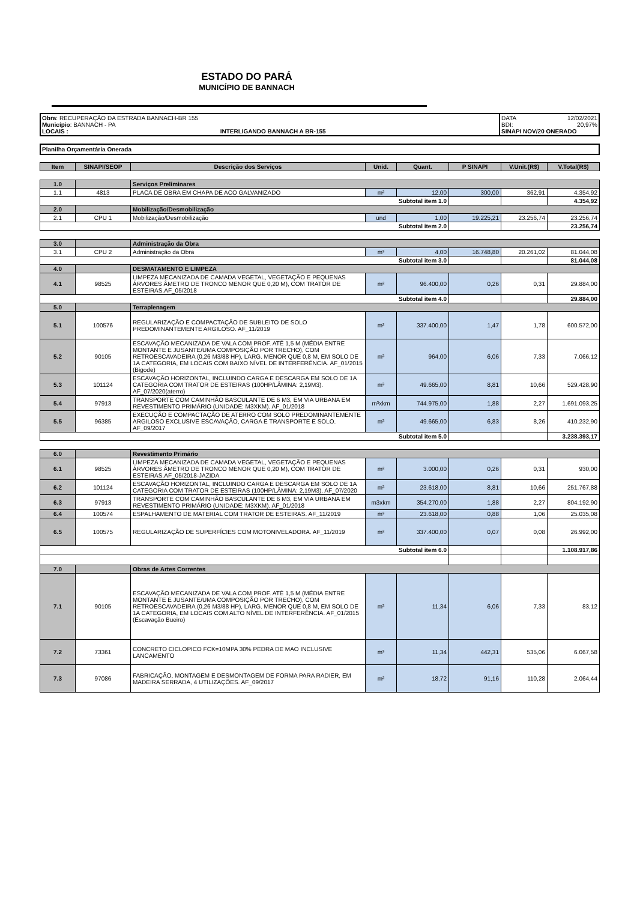ESTADO DO PARÁ
MUNICÍPIO DE BANNACH
Obra: RECUPERAÇÃO DA ESTRADA BANNACH-BR 155
Município: BANNACH - PA
LOCAIS : INTERLIGANDO BANNACH A BR-155
DATA 12/02/2021
BDI: 20,97%
SINAPI NOV/20 ONERADO
Planilha Orçamentária Onerada
| Item | SINAPI/SEOP | Descrição dos Serviços | Unid. | Quant. | P SINAPI | V.Unit.(R$) | V.Total(R$) |
| --- | --- | --- | --- | --- | --- | --- | --- |
| 1.0 | | Serviços Preliminares | | | | | |
| 1.1 | 4813 | PLACA DE OBRA EM CHAPA DE ACO GALVANIZADO | m² | 12,00 | 300,00 | 362,91 | 4.354,92 |
| Subtotal item 1.0 | | | | | | | 4.354,92 |
| 2.0 | | Mobilização/Desmobilização | | | | | |
| 2.1 | CPU 1 | Mobilização/Desmobilização | und | 1,00 | 19.225,21 | 23.256,74 | 23.256,74 |
| Subtotal item 2.0 | | | | | | | 23.256,74 |
| 3.0 | | Administração da Obra | | | | | |
| 3.1 | CPU 2 | Administração da Obra | m³ | 4,00 | 16.748,80 | 20.261,02 | 81.044,08 |
| Subtotal item 3.0 | | | | | | | 81.044,08 |
| 4.0 | | DESMATAMENTO E LIMPEZA | | | | | |
| 4.1 | 98525 | LIMPEZA MECANIZADA DE CAMADA VEGETAL, VEGETAÇÃO E PEQUENAS ÁRVORES ÂMETRO DE TRONCO MENOR QUE 0,20 M), COM TRATOR DE ESTEIRAS.AF_05/2018 | m² | 96.400,00 | 0,26 | 0,31 | 29.884,00 |
| Subtotal item 4.0 | | | | | | | 29.884,00 |
| 5.0 | | Terraplenagem | | | | | |
| 5.1 | 100576 | REGULARIZAÇÃO E COMPACTAÇÃO DE SUBLEITO DE SOLO PREDOMINANTEMENTE ARGILOSO. AF_11/2019 | m² | 337.400,00 | 1,47 | 1,78 | 600.572,00 |
| 5.2 | 90105 | ESCAVAÇÃO MECANIZADA DE VALA COM PROF. ATÉ 1,5 M (MÉDIA ENTRE MONTANTE E JUSANTE/UMA COMPOSIÇÃO POR TRECHO), COM RETROESCAVADEIRA (0,26 M3/88 HP), LARG. MENOR QUE 0,8 M, EM SOLO DE 1A CATEGORIA, EM LOCAIS COM BAIXO NÍVEL DE INTERFERÊNCIA. AF_01/2015 (Bigode) | m³ | 964,00 | 6,06 | 7,33 | 7.066,12 |
| 5.3 | 101124 | ESCAVAÇÃO HORIZONTAL, INCLUINDO CARGA E DESCARGA EM SOLO DE 1A CATEGORIA COM TRATOR DE ESTEIRAS (100HP/LÂMINA: 2,19M3). AF_07/2020(aterro) | m³ | 49.665,00 | 8,81 | 10,66 | 529.428,90 |
| 5.4 | 97913 | TRANSPORTE COM CAMINHÃO BASCULANTE DE 6 M3, EM VIA URBANA EM REVESTIMENTO PRIMÁRIO (UNIDADE: M3XKM). AF_01/2018 | m³xkm | 744.975,00 | 1,88 | 2,27 | 1.691.093,25 |
| 5.5 | 96385 | EXECUÇÃO E COMPACTAÇÃO DE ATERRO COM SOLO PREDOMINANTEMENTE ARGILOSO EXCLUSIVE ESCAVAÇÃO, CARGA E TRANSPORTE E SOLO. AF_09/2017 | m³ | 49.665,00 | 6,83 | 8,26 | 410.232,90 |
| Subtotal item 5.0 | | | | | | | 3.238.393,17 |
| 6.0 | | Revestimento Primário | | | | | |
| 6.1 | 98525 | LIMPEZA MECANIZADA DE CAMADA VEGETAL, VEGETAÇÃO E PEQUENAS ÁRVORES ÂMETRO DE TRONCO MENOR QUE 0,20 M), COM TRATOR DE ESTEIRAS.AF_05/2018-JAZIDA | m² | 3.000,00 | 0,26 | 0,31 | 930,00 |
| 6.2 | 101124 | ESCAVAÇÃO HORIZONTAL, INCLUINDO CARGA E DESCARGA EM SOLO DE 1A CATEGORIA COM TRATOR DE ESTEIRAS (100HP/LÂMINA: 2,19M3). AF_07/2020 | m³ | 23.618,00 | 8,81 | 10,66 | 251.767,88 |
| 6.3 | 97913 | TRANSPORTE COM CAMINHÃO BASCULANTE DE 6 M3, EM VIA URBANA EM REVESTIMENTO PRIMÁRIO (UNIDADE: M3XKM). AF_01/2018 | m3xkm | 354.270,00 | 1,88 | 2,27 | 804.192,90 |
| 6.4 | 100574 | ESPALHAMENTO DE MATERIAL COM TRATOR DE ESTEIRAS. AF_11/2019 | m³ | 23.618,00 | 0,88 | 1,06 | 25.035,08 |
| 6.5 | 100575 | REGULARIZAÇÃO DE SUPERFÍCIES COM MOTONIVELADORA. AF_11/2019 | m² | 337.400,00 | 0,07 | 0,08 | 26.992,00 |
| Subtotal item 6.0 | | | | | | | 1.108.917,86 |
| 7.0 | | Obras de Artes Correntes | | | | | |
| 7.1 | 90105 | ESCAVAÇÃO MECANIZADA DE VALA COM PROF. ATÉ 1,5 M (MÉDIA ENTRE MONTANTE E JUSANTE/UMA COMPOSIÇÃO POR TRECHO), COM RETROESCAVADEIRA (0,26 M3/88 HP), LARG. MENOR QUE 0,8 M, EM SOLO DE 1A CATEGORIA, EM LOCAIS COM ALTO NÍVEL DE INTERFERÊNCIA. AF_01/2015 (Escavação Bueiro) | m³ | 11,34 | 6,06 | 7,33 | 83,12 |
| 7.2 | 73361 | CONCRETO CICLOPICO FCK=10MPA 30% PEDRA DE MAO INCLUSIVE LANCAMENTO | m³ | 11,34 | 442,31 | 535,06 | 6.067,58 |
| 7.3 | 97086 | FABRICAÇÃO, MONTAGEM E DESMONTAGEM DE FORMA PARA RADIER, EM MADEIRA SERRADA, 4 UTILIZAÇÕES. AF_09/2017 | m² | 18,72 | 91,16 | 110,28 | 2.064,44 |